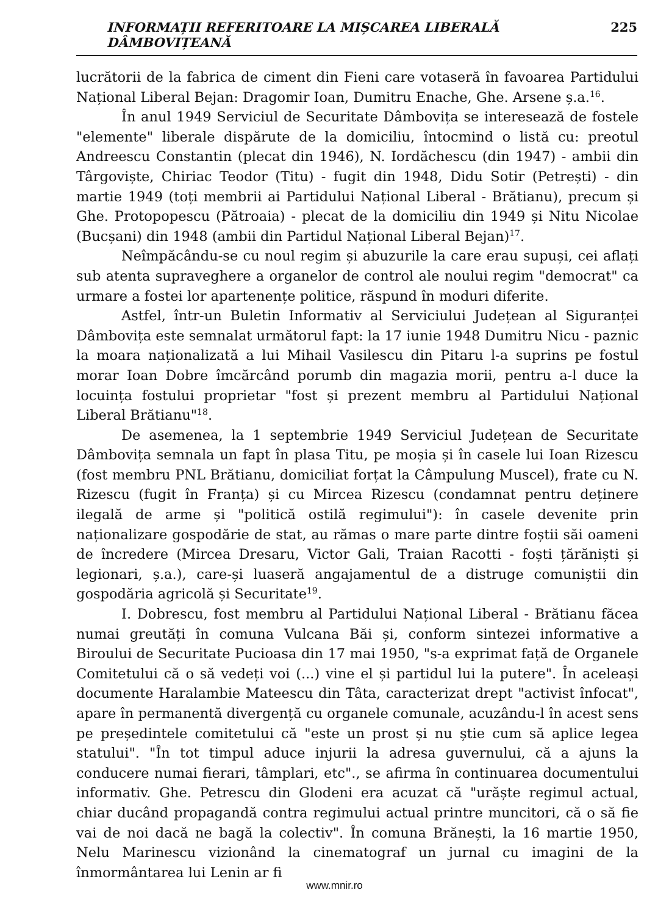INFORMAȚII REFERITOARE LA MIȘCAREA LIBERALĂ DÂMBOVIȚEANĂ 225
lucrătorii de la fabrica de ciment din Fieni care votaseră în favoarea Partidului Național Liberal Bejan: Dragomir Ioan, Dumitru Enache, Ghe. Arsene ș.a.<sup>16</sup>.
În anul 1949 Serviciul de Securitate Dâmbovița se interesează de fostele "elemente" liberale dispărute de la domiciliu, întocmind o listă cu: preotul Andreescu Constantin (plecat din 1946), N. Iordăchescu (din 1947) - ambii din Târgoviște, Chiriac Teodor (Titu) - fugit din 1948, Didu Sotir (Petrești) - din martie 1949 (toți membrii ai Partidului Național Liberal - Brătianu), precum și Ghe. Protopopescu (Pătroaia) - plecat de la domiciliu din 1949 și Nitu Nicolae (Bucșani) din 1948 (ambii din Partidul Național Liberal Bejan)<sup>17</sup>.
Neîmpăcându-se cu noul regim și abuzurile la care erau supuși, cei aflați sub atenta supraveghere a organelor de control ale noului regim "democrat" ca urmare a fostei lor apartenențe politice, răspund în moduri diferite.
Astfel, într-un Buletin Informativ al Serviciului Județean al Siguranței Dâmbovița este semnalat următorul fapt: la 17 iunie 1948 Dumitru Nicu - paznic la moara naționalizată a lui Mihail Vasilescu din Pitaru l-a suprins pe fostul morar Ioan Dobre îmcărcând porumb din magazia morii, pentru a-l duce la locuința fostului proprietar "fost și prezent membru al Partidului Național Liberal Brătianu"<sup>18</sup>.
De asemenea, la 1 septembrie 1949 Serviciul Județean de Securitate Dâmbovița semnala un fapt în plasa Titu, pe moșia și în casele lui Ioan Rizescu (fost membru PNL Brătianu, domiciliat forțat la Câmpulung Muscel), frate cu N. Rizescu (fugit în Franța) și cu Mircea Rizescu (condamnat pentru deținere ilegală de arme și "politică ostilă regimului"): în casele devenite prin naționalizare gospodărie de stat, au rămas o mare parte dintre foștii săi oameni de încredere (Mircea Dresaru, Victor Gali, Traian Racotti - foști țărăniști și legionari, ș.a.), care-și luaseră angajamentul de a distruge comuniștii din gospodăria agricolă și Securitate<sup>19</sup>.
I. Dobrescu, fost membru al Partidului Național Liberal - Brătianu făcea numai greutăți în comuna Vulcana Băi și, conform sintezei informative a Biroului de Securitate Pucioasa din 17 mai 1950, "s-a exprimat față de Organele Comitetului că o să vedeți voi (...) vine el și partidul lui la putere". În aceleași documente Haralambie Mateescu din Tâta, caracterizat drept "activist înfocat", apare în permanentă divergență cu organele comunale, acuzându-l în acest sens pe președintele comitetului că "este un prost și nu știe cum să aplice legea statului". "În tot timpul aduce injurii la adresa guvernului, că a ajuns la conducere numai fierari, tâmplari, etc"., se afirma în continuarea documentului informativ. Ghe. Petrescu din Glodeni era acuzat că "urăște regimul actual, chiar ducând propagandă contra regimului actual printre muncitori, că o să fie vai de noi dacă ne bagă la colectiv". În comuna Brănești, la 16 martie 1950, Nelu Marinescu vizionând la cinematograf un jurnal cu imagini de la înmormântarea lui Lenin ar fi
www.mnir.ro